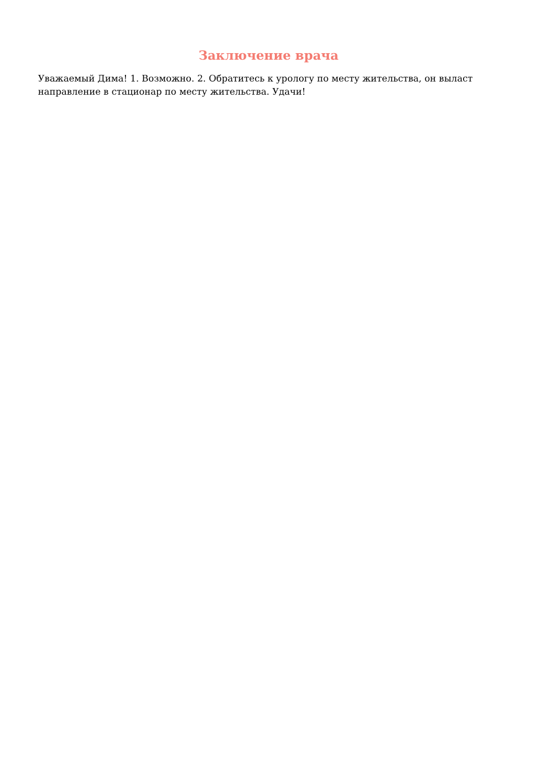Заключение врача
Уважаемый Дима! 1. Возможно. 2. Обратитесь к урологу по месту жительства, он выласт направление в стационар по месту жительства. Удачи!